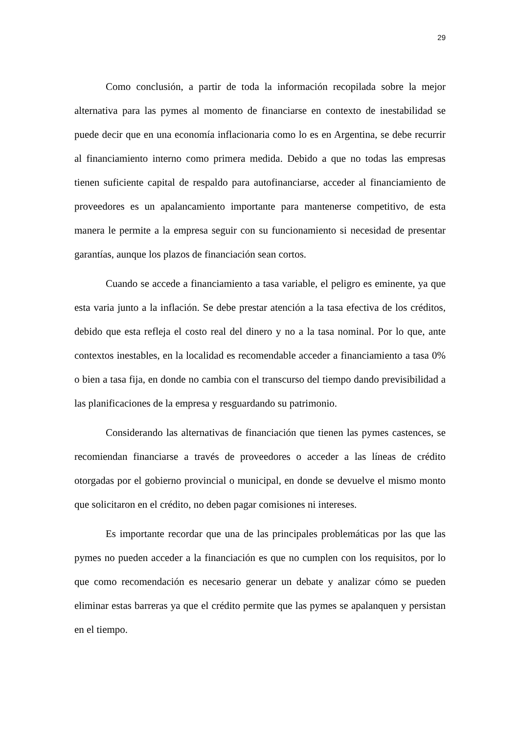29
Como conclusión, a partir de toda la información recopilada sobre la mejor alternativa para las pymes al momento de financiarse en contexto de inestabilidad se puede decir que en una economía inflacionaria como lo es en Argentina, se debe recurrir al financiamiento interno como primera medida. Debido a que no todas las empresas tienen suficiente capital de respaldo para autofinanciarse, acceder al financiamiento de proveedores es un apalancamiento importante para mantenerse competitivo, de esta manera le permite a la empresa seguir con su funcionamiento si necesidad de presentar garantías, aunque los plazos de financiación sean cortos.
Cuando se accede a financiamiento a tasa variable, el peligro es eminente, ya que esta varia junto a la inflación. Se debe prestar atención a la tasa efectiva de los créditos, debido que esta refleja el costo real del dinero y no a la tasa nominal. Por lo que, ante contextos inestables, en la localidad es recomendable acceder a financiamiento a tasa 0% o bien a tasa fija, en donde no cambia con el transcurso del tiempo dando previsibilidad a las planificaciones de la empresa y resguardando su patrimonio.
Considerando las alternativas de financiación que tienen las pymes castences, se recomiendan financiarse a través de proveedores o acceder a las líneas de crédito otorgadas por el gobierno provincial o municipal, en donde se devuelve el mismo monto que solicitaron en el crédito, no deben pagar comisiones ni intereses.
Es importante recordar que una de las principales problemáticas por las que las pymes no pueden acceder a la financiación es que no cumplen con los requisitos, por lo que como recomendación es necesario generar un debate y analizar cómo se pueden eliminar estas barreras ya que el crédito permite que las pymes se apalanquen y persistan en el tiempo.